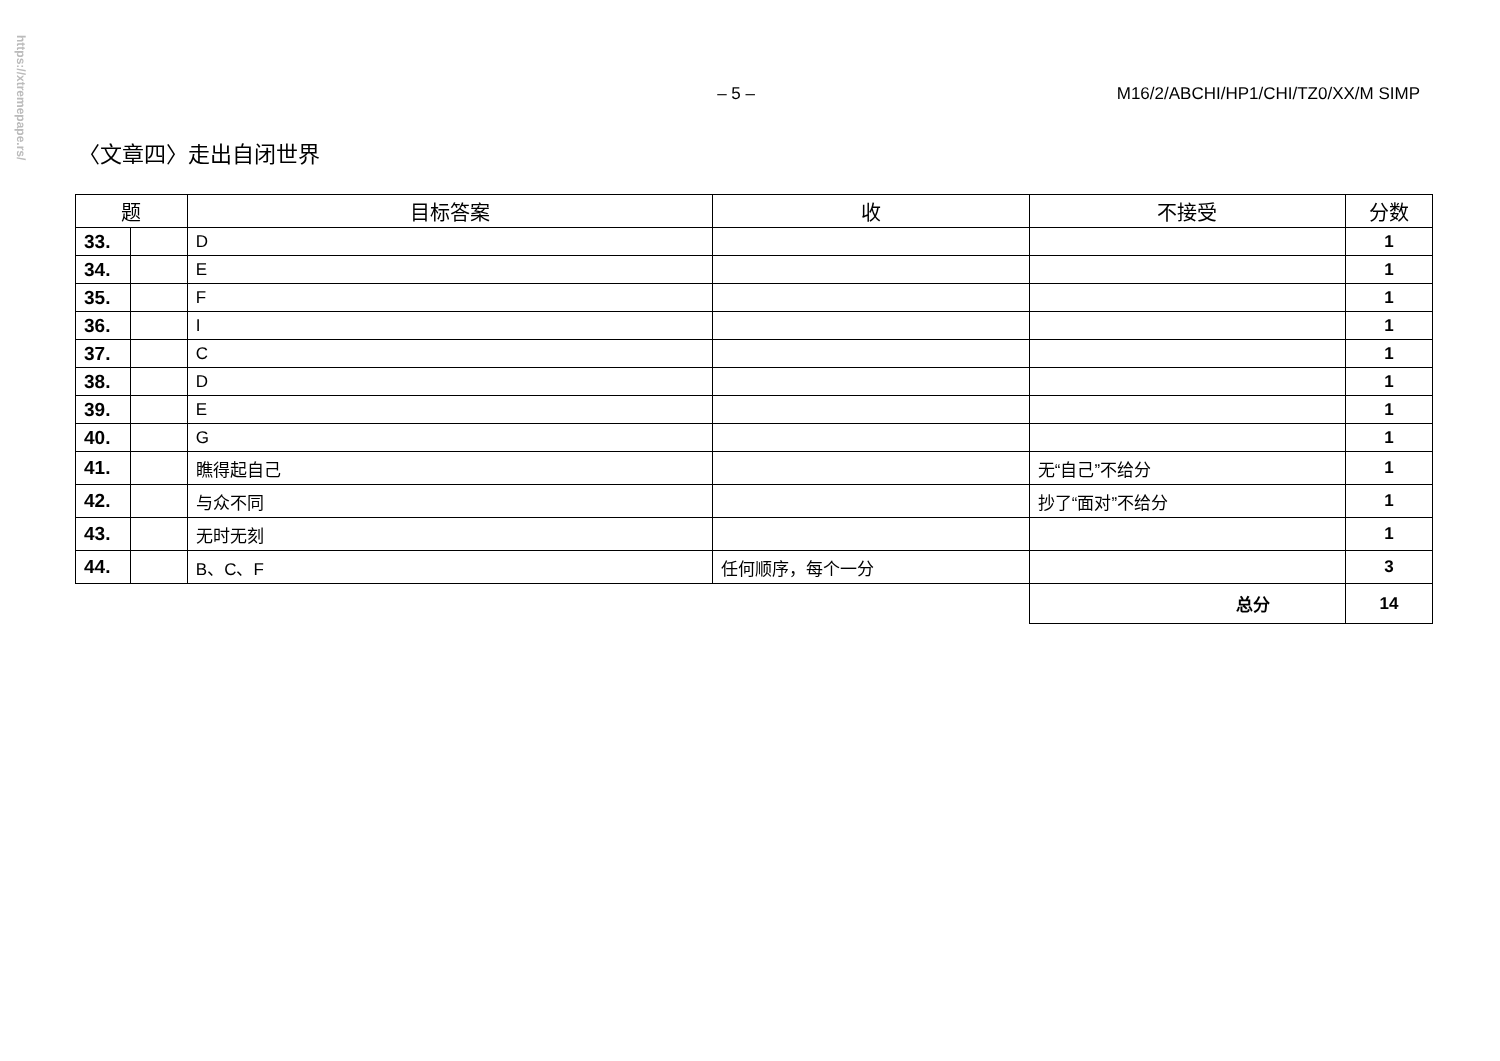https://xtremepape.rs/
– 5 – M16/2/ABCHI/HP1/CHI/TZ0/XX/M SIMP
〈文章四〉走出自闭世界
| 题 | | 目标答案 | 收 | 不接受 | 分数 |
| --- | --- | --- | --- | --- | --- |
| 33. | | D | | | 1 |
| 34. | | E | | | 1 |
| 35. | | F | | | 1 |
| 36. | | I | | | 1 |
| 37. | | C | | | 1 |
| 38. | | D | | | 1 |
| 39. | | E | | | 1 |
| 40. | | G | | | 1 |
| 41. | | 瞧得起自己 | | 无“自己”不给分 | 1 |
| 42. | | 与众不同 | | 抄了“面对”不给分 | 1 |
| 43. | | 无时无刻 | | | 1 |
| 44. | | B、C、F | 任何顺序，每个一分 | | 3 |
| | | | | 总分 | 14 |